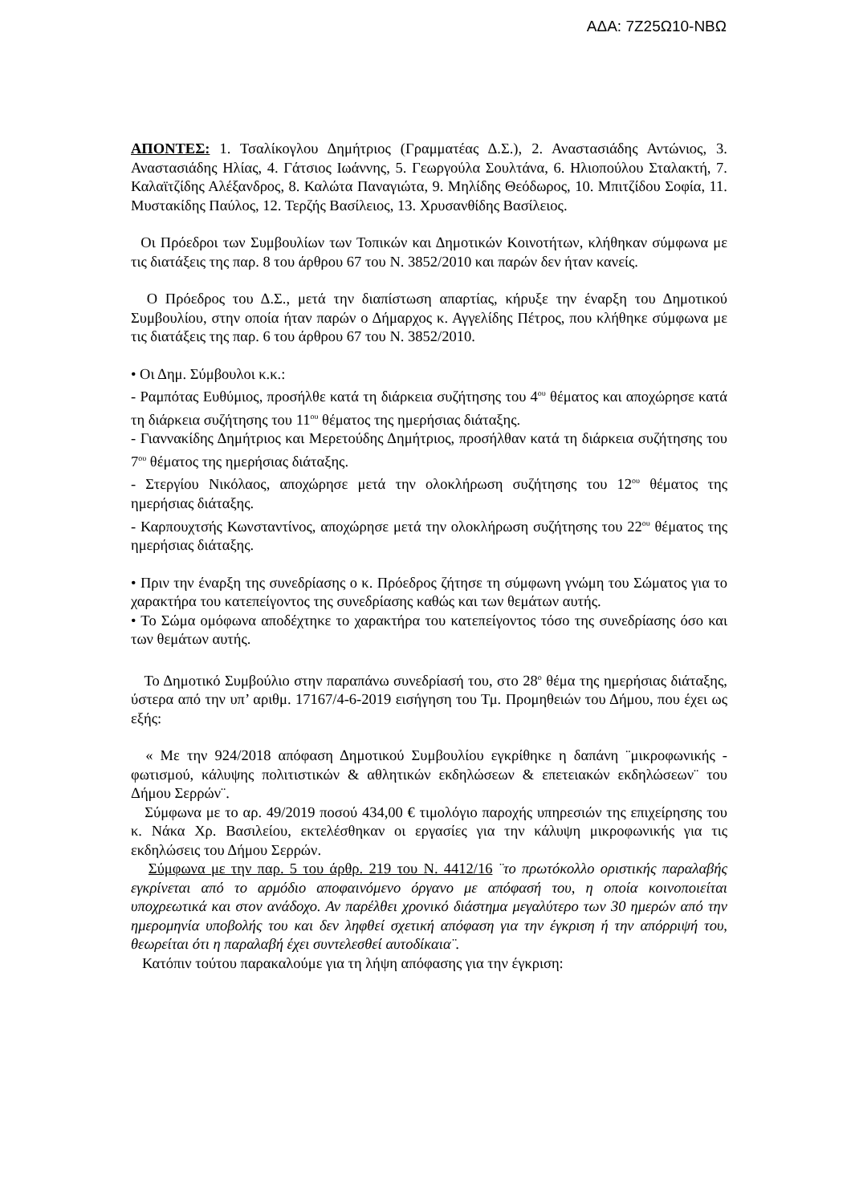ΑΔΑ: 7Ζ25Ω10-ΝΒΩ
ΑΠΟΝΤΕΣ: 1. Τσαλίκογλου Δημήτριος (Γραμματέας Δ.Σ.), 2. Αναστασιάδης Αντώνιος, 3. Αναστασιάδης Ηλίας, 4. Γάτσιος Ιωάννης, 5. Γεωργούλα Σουλτάνα, 6. Ηλιοπούλου Σταλακτή, 7. Καλαϊτζίδης Αλέξανδρος, 8. Καλώτα Παναγιώτα, 9. Μηλίδης Θεόδωρος, 10. Μπιτζίδου Σοφία, 11. Μυστακίδης Παύλος, 12. Τερζής Βασίλειος, 13. Χρυσανθίδης Βασίλειος.
Οι Πρόεδροι των Συμβουλίων των Τοπικών και Δημοτικών Κοινοτήτων, κλήθηκαν σύμφωνα με τις διατάξεις της παρ. 8 του άρθρου 67 του Ν. 3852/2010 και παρών δεν ήταν κανείς.
Ο Πρόεδρος του Δ.Σ., μετά την διαπίστωση απαρτίας, κήρυξε την έναρξη του Δημοτικού Συμβουλίου, στην οποία ήταν παρών ο Δήμαρχος κ. Αγγελίδης Πέτρος, που κλήθηκε σύμφωνα με τις διατάξεις της παρ. 6 του άρθρου 67 του Ν. 3852/2010.
• Οι Δημ. Σύμβουλοι κ.κ.:
- Ραμπότας Ευθύμιος, προσήλθε κατά τη διάρκεια συζήτησης του 4<sup>ου</sup> θέματος και αποχώρησε κατά τη διάρκεια συζήτησης του 11<sup>ου</sup> θέματος της ημερήσιας διάταξης.
- Γιαννακίδης Δημήτριος και Μερετούδης Δημήτριος, προσήλθαν κατά τη διάρκεια συζήτησης του 7<sup>ου</sup> θέματος της ημερήσιας διάταξης.
- Στεργίου Νικόλαος, αποχώρησε μετά την ολοκλήρωση συζήτησης του 12<sup>ου</sup> θέματος της ημερήσιας διάταξης.
- Καρπουχτσής Κωνσταντίνος, αποχώρησε μετά την ολοκλήρωση συζήτησης του 22<sup>ου</sup> θέματος της ημερήσιας διάταξης.
• Πριν την έναρξη της συνεδρίασης ο κ. Πρόεδρος ζήτησε τη σύμφωνη γνώμη του Σώματος για το χαρακτήρα του κατεπείγοντος της συνεδρίασης καθώς και των θεμάτων αυτής.
• Το Σώμα ομόφωνα αποδέχτηκε το χαρακτήρα του κατεπείγοντος τόσο της συνεδρίασης όσο και των θεμάτων αυτής.
Το Δημοτικό Συμβούλιο στην παραπάνω συνεδρίασή του, στο 28<sup>ο</sup> θέμα της ημερήσιας διάταξης, ύστερα από την υπ’ αριθμ. 17167/4-6-2019 εισήγηση του Τμ. Προμηθειών του Δήμου, που έχει ως εξής:
« Με την 924/2018 απόφαση Δημοτικού Συμβουλίου εγκρίθηκε η δαπάνη ¨μικροφωνικής - φωτισμού, κάλυψης πολιτιστικών & αθλητικών εκδηλώσεων & επετειακών εκδηλώσεων¨ του Δήμου Σερρών¨.
Σύμφωνα με το αρ. 49/2019 ποσού 434,00 € τιμολόγιο παροχής υπηρεσιών της επιχείρησης του κ. Νάκα Χρ. Βασιλείου, εκτελέσθηκαν οι εργασίες για την κάλυψη μικροφωνικής για τις εκδηλώσεις του Δήμου Σερρών.
Σύμφωνα με την παρ. 5 του άρθρ. 219 του Ν. 4412/16 ¨το πρωτόκολλο οριστικής παραλαβής εγκρίνεται από το αρμόδιο αποφαινόμενο όργανο με απόφασή του, η οποία κοινοποιείται υποχρεωτικά και στον ανάδοχο. Αν παρέλθει χρονικό διάστημα μεγαλύτερο των 30 ημερών από την ημερομηνία υποβολής του και δεν ληφθεί σχετική απόφαση για την έγκριση ή την απόρριψή του, θεωρείται ότι η παραλαβή έχει συντελεσθεί αυτοδίκαια¨.
Κατόπιν τούτου παρακαλούμε για τη λήψη απόφασης για την έγκριση: